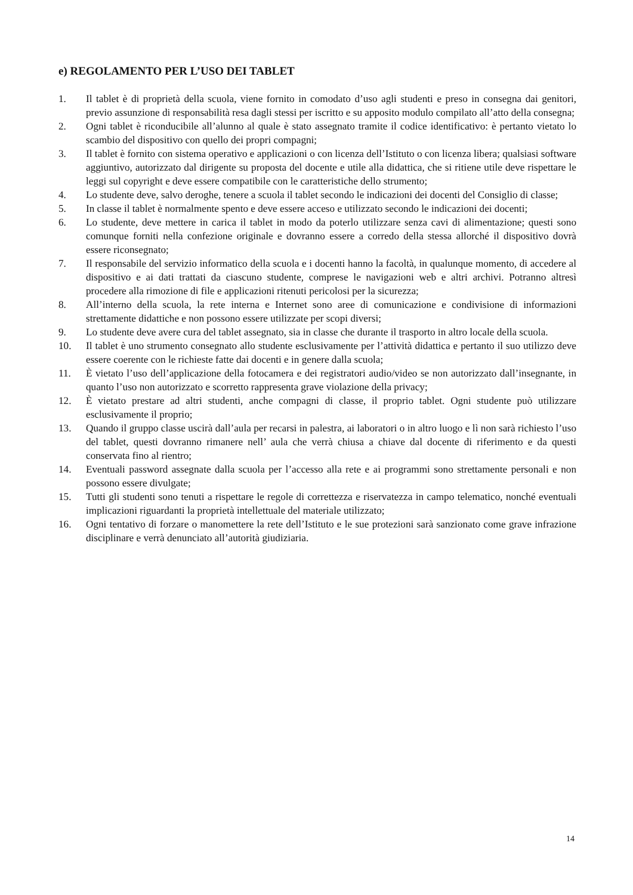e) REGOLAMENTO PER L’USO DEI TABLET
1. Il tablet è di proprietà della scuola, viene fornito in comodato d’uso agli studenti e preso in consegna dai genitori, previo assunzione di responsabilità resa dagli stessi per iscritto e su apposito modulo compilato all’atto della consegna;
2. Ogni tablet è riconducibile all’alunno al quale è stato assegnato tramite il codice identificativo: è pertanto vietato lo scambio del dispositivo con quello dei propri compagni;
3. Il tablet è fornito con sistema operativo e applicazioni o con licenza dell’Istituto o con licenza libera; qualsiasi software aggiuntivo, autorizzato dal dirigente su proposta del docente e utile alla didattica, che si ritiene utile deve rispettare le leggi sul copyright e deve essere compatibile con le caratteristiche dello strumento;
4. Lo studente deve, salvo deroghe, tenere a scuola il tablet secondo le indicazioni dei docenti del Consiglio di classe;
5. In classe il tablet è normalmente spento e deve essere acceso e utilizzato secondo le indicazioni dei docenti;
6. Lo studente, deve mettere in carica il tablet in modo da poterlo utilizzare senza cavi di alimentazione; questi sono comunque forniti nella confezione originale e dovranno essere a corredo della stessa allorché il dispositivo dovrà essere riconsegnato;
7. Il responsabile del servizio informatico della scuola e i docenti hanno la facoltà, in qualunque momento, di accedere al dispositivo e ai dati trattati da ciascuno studente, comprese le navigazioni web e altri archivi. Potranno altresì procedere alla rimozione di file e applicazioni ritenuti pericolosi per la sicurezza;
8. All’interno della scuola, la rete interna e Internet sono aree di comunicazione e condivisione di informazioni strettamente didattiche e non possono essere utilizzate per scopi diversi;
9. Lo studente deve avere cura del tablet assegnato, sia in classe che durante il trasporto in altro locale della scuola.
10. Il tablet è uno strumento consegnato allo studente esclusivamente per l’attività didattica e pertanto il suo utilizzo deve essere coerente con le richieste fatte dai docenti e in genere dalla scuola;
11. È vietato l’uso dell’applicazione della fotocamera e dei registratori audio/video se non autorizzato dall’insegnante, in quanto l’uso non autorizzato e scorretto rappresenta grave violazione della privacy;
12. È vietato prestare ad altri studenti, anche compagni di classe, il proprio tablet. Ogni studente può utilizzare esclusivamente il proprio;
13. Quando il gruppo classe uscirà dall’aula per recarsi in palestra, ai laboratori o in altro luogo e lì non sarà richiesto l’uso del tablet, questi dovranno rimanere nell’ aula che verrà chiusa a chiave dal docente di riferimento e da questi conservata fino al rientro;
14. Eventuali password assegnate dalla scuola per l’accesso alla rete e ai programmi sono strettamente personali e non possono essere divulgate;
15. Tutti gli studenti sono tenuti a rispettare le regole di correttezza e riservatezza in campo telematico, nonché eventuali implicazioni riguardanti la proprietà intellettuale del materiale utilizzato;
16. Ogni tentativo di forzare o manomettere la rete dell’Istituto e le sue protezioni sarà sanzionato come grave infrazione disciplinare e verrà denunciato all’autorità giudiziaria.
14